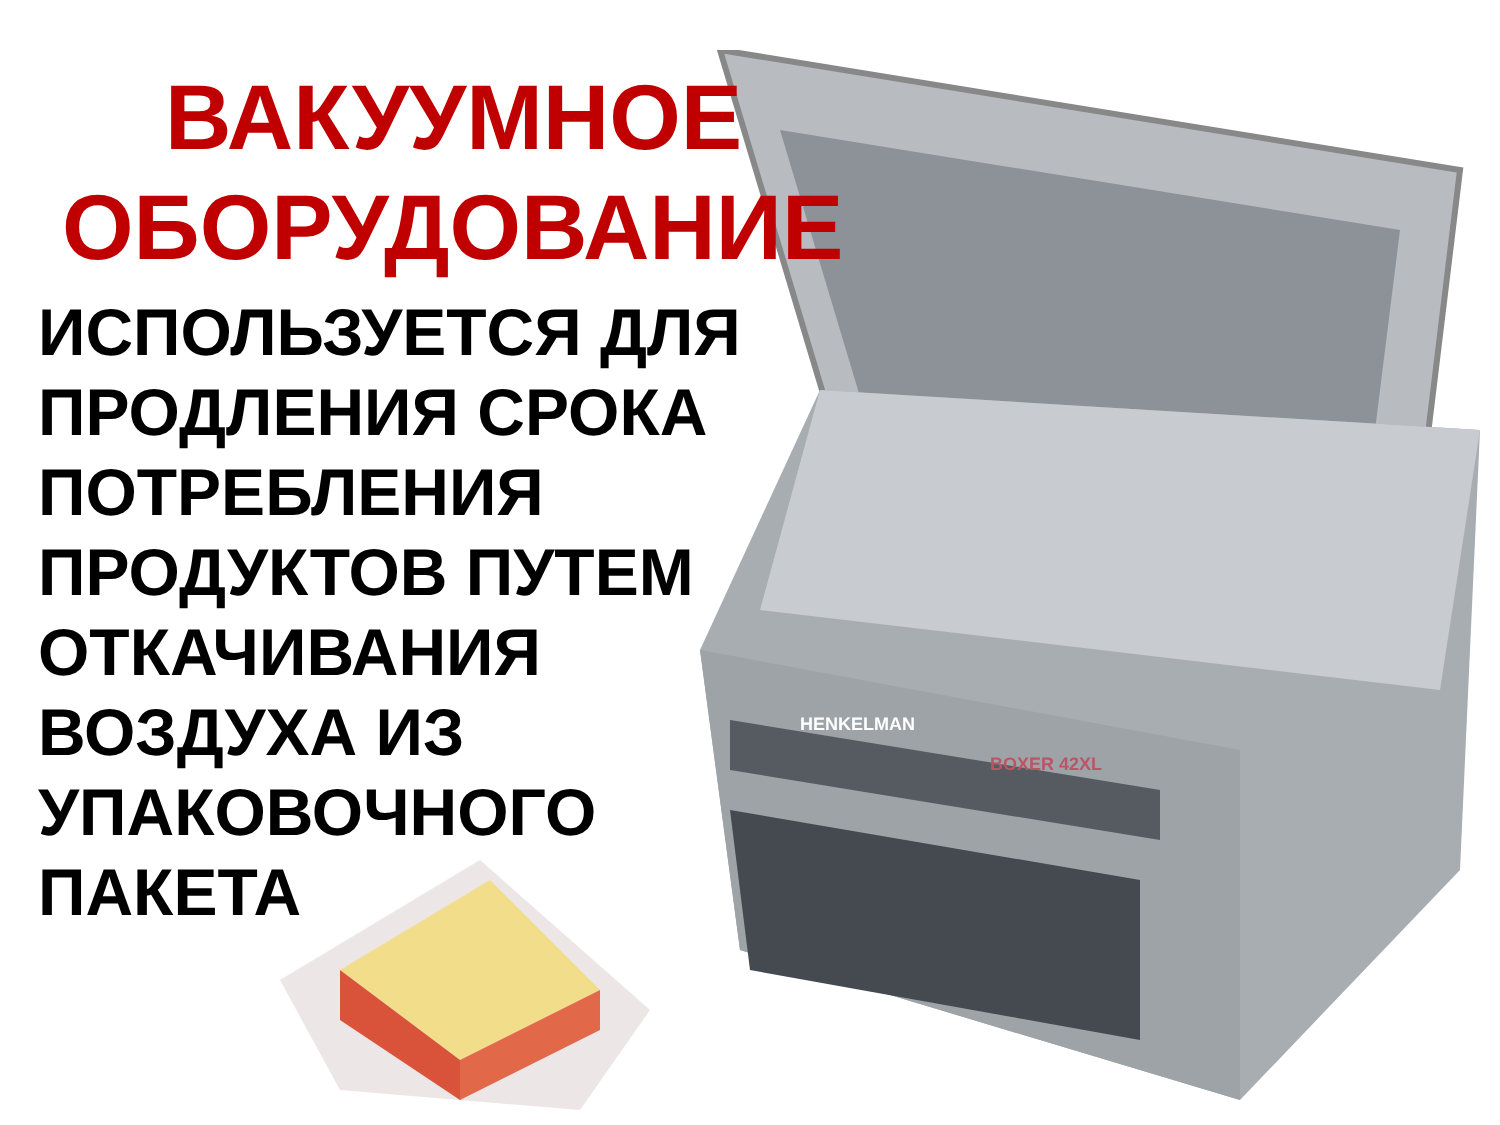HENKELMAN
BOXER 42XL
ВАКУУМНОЕ
ОБОРУДОВАНИЕ
ИСПОЛЬЗУЕТСЯ ДЛЯ
ПРОДЛЕНИЯ СРОКА
ПОТРЕБЛЕНИЯ
ПРОДУКТОВ ПУТЕМ
ОТКАЧИВАНИЯ
ВОЗДУХА ИЗ
УПАКОВОЧНОГО
ПАКЕТА